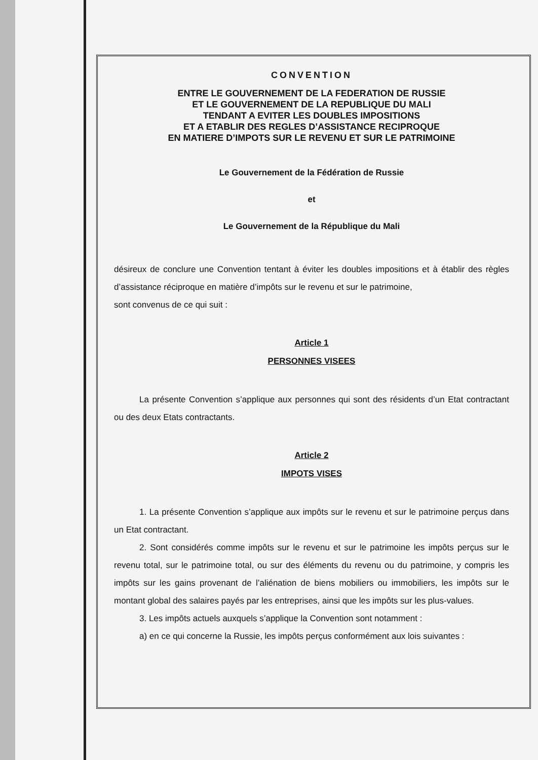CONVENTION
ENTRE LE GOUVERNEMENT DE LA FEDERATION DE RUSSIE
ET LE GOUVERNEMENT DE LA REPUBLIQUE DU MALI
TENDANT A EVITER LES DOUBLES IMPOSITIONS
ET A ETABLIR DES REGLES D’ASSISTANCE RECIPROQUE
EN MATIERE D’IMPOTS SUR LE REVENU ET SUR LE PATRIMOINE
Le Gouvernement de la Fédération de Russie
et
Le Gouvernement de la République du Mali
désireux de conclure une Convention tentant à éviter les doubles impositions et à établir des règles d’assistance réciproque en matière d’impôts sur le revenu et sur le patrimoine,
sont convenus de ce qui suit :
Article 1
PERSONNES VISEES
La présente Convention s’applique aux personnes qui sont des résidents d’un Etat contractant ou des deux Etats contractants.
Article 2
IMPOTS VISES
1. La présente Convention s’applique aux impôts sur le revenu et sur le patrimoine perçus dans un Etat contractant.
2. Sont considérés comme impôts sur le revenu et sur le patrimoine les impôts perçus sur le revenu total, sur le patrimoine total, ou sur des éléments du revenu ou du patrimoine, y compris les impôts sur les gains provenant de l’aliénation de biens mobiliers ou immobiliers, les impôts sur le montant global des salaires payés par les entreprises, ainsi que les impôts sur les plus-values.
3. Les impôts actuels auxquels s’applique la Convention sont notamment :
a) en ce qui concerne la Russie, les impôts perçus conformément aux lois suivantes :